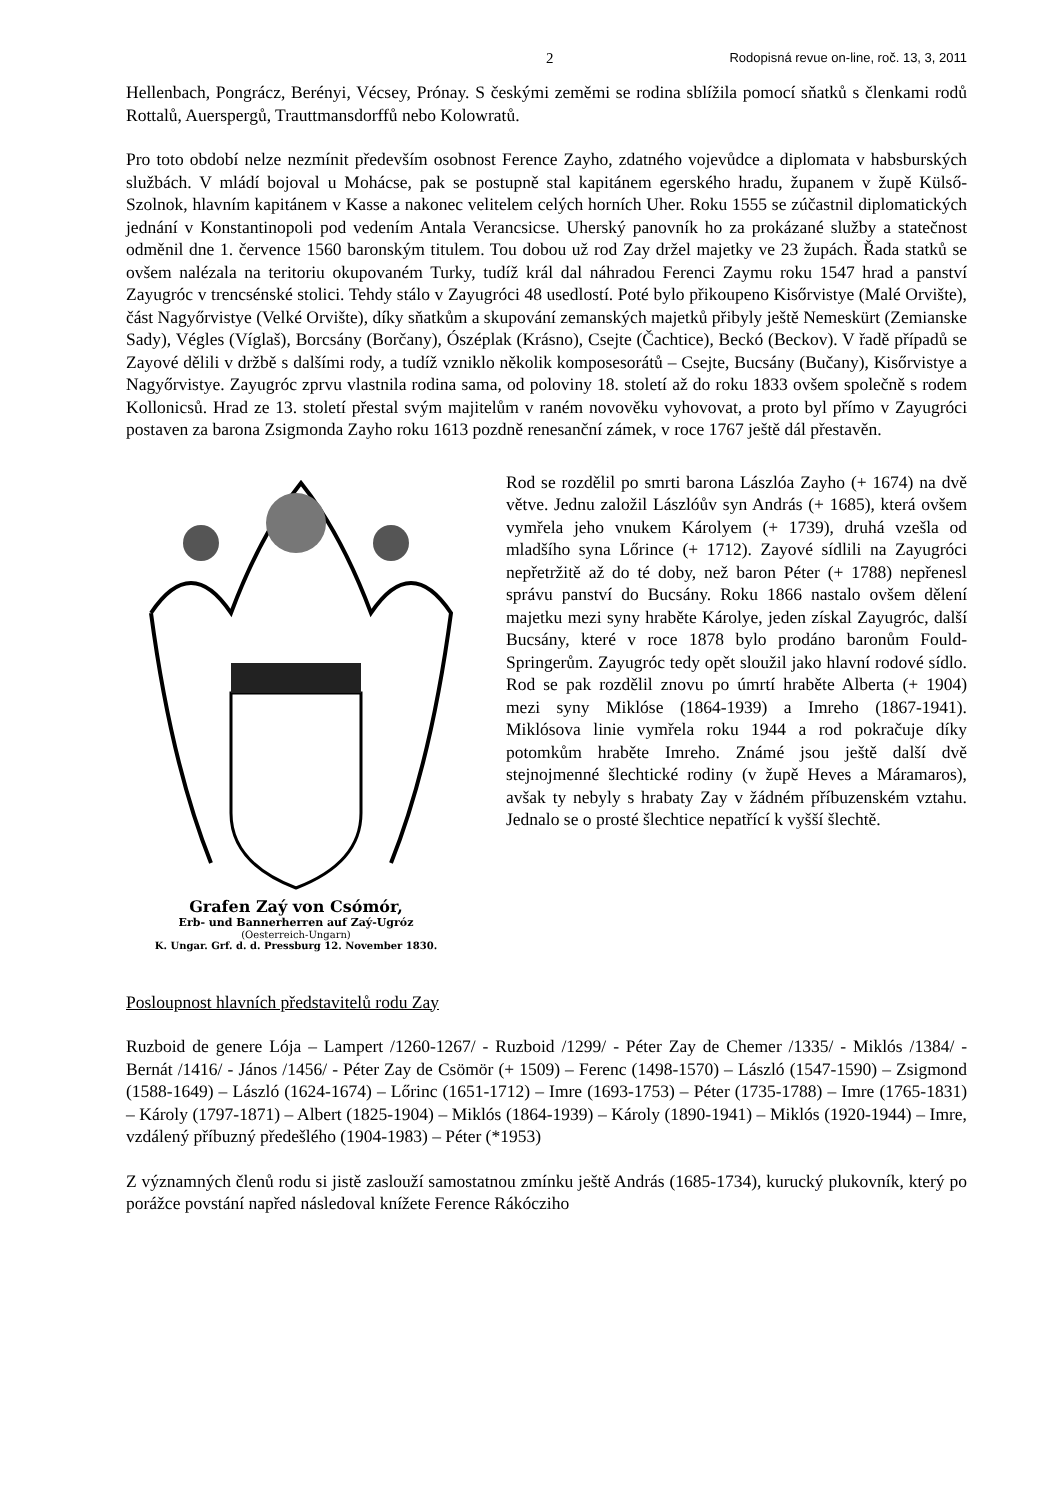2 Rodopisná revue on-line, roč. 13, 3, 2011
Hellenbach, Pongrácz, Berényi, Vécsey, Prónay. S českými zeměmi se rodina sblížila pomocí sňatků s členkami rodů Rottalů, Auerspergů, Trauttmansdorffů nebo Kolowratů.
Pro toto období nelze nezmínit především osobnost Ference Zayho, zdatného vojevůdce a diplomata v habsburských službách. V mládí bojoval u Mohácse, pak se postupně stal kapitánem egerského hradu, županem v župě Külső-Szolnok, hlavním kapitánem v Kasse a nakonec velitelem celých horních Uher. Roku 1555 se zúčastnil diplomatických jednání v Konstantinopoli pod vedením Antala Verancsicse. Uherský panovník ho za prokázané služby a statečnost odměnil dne 1. července 1560 baronským titulem. Tou dobou už rod Zay držel majetky ve 23 župách. Řada statků se ovšem nalézala na teritoriu okupovaném Turky, tudíž král dal náhradou Ferenci Zaymu roku 1547 hrad a panství Zayugróc v trencsénské stolici. Tehdy stálo v Zayugróci 48 usedlostí. Poté bylo přikoupeno Kisőrvistye (Malé Orvište), část Nagyőrvistye (Velké Orvište), díky sňatkům a skupování zemanských majetků přibyly ještě Nemeskürt (Zemianske Sady), Végles (Víglaš), Borcsány (Borčany), Ószéplak (Krásno), Csejte (Čachtice), Beckó (Beckov). V řadě případů se Zayové dělili v držbě s dalšími rody, a tudíž vzniklo několik komposesorátů – Csejte, Bucsány (Bučany), Kisőrvistye a Nagyőrvistye. Zayugróc zprvu vlastnila rodina sama, od poloviny 18. století až do roku 1833 ovšem společně s rodem Kollonicsů. Hrad ze 13. století přestal svým majitelům v raném novověku vyhovovat, a proto byl přímo v Zay­ugróci postaven za barona Zsigmonda Zayho roku 1613 pozdně renesanční zámek, v roce 1767 ještě dál přestavěn.
Grafen Zaý von Csómór,
Erb- und Bannerherren auf Zaý-Ugróz
(Oesterreich-Ungarn)
K. Ungar. Grf. d. d. Pressburg 12. November 1830.
Rod se rozdělil po smrti barona Lászlóa Zayho (+ 1674) na dvě větve. Jednu založil Lászlóův syn András (+ 1685), která ovšem vymřela jeho vnukem Károlyem (+ 1739), druhá vzešla od mladšího syna Lőrince (+ 1712). Zayové sídlili na Zayugróci nepřetržitě až do té doby, než baron Péter (+ 1788) nepřenesl správu panství do Bucsány. Roku 1866 nastalo ovšem dělení majetku mezi syny hraběte Károlye, jeden získal Zayugróc, další Bucsány, které v roce 1878 bylo prodáno baronům Fould-Springerům. Zayugróc tedy opět sloužil jako hlavní rodové sídlo. Rod se pak rozdělil znovu po úmrtí hraběte Alberta (+ 1904) mezi syny Miklóse (1864-1939) a Imreho (1867-1941). Miklósova linie vymřela roku 1944 a rod pokračuje díky potomkům hraběte Imreho. Známé jsou ještě další dvě stejnojmenné šlechtické rodiny (v župě Heves a Máramaros), avšak ty nebyly s hrabaty Zay v žádném příbuzenském vztahu. Jednalo se o prosté šlechtice nepatřící k vyšší šlechtě.
Posloupnost hlavních představitelů rodu Zay
Ruzboid de genere Lója – Lampert /1260-1267/ - Ruzboid /1299/ - Péter Zay de Chemer /1335/ - Miklós /1384/ - Bernát /1416/ - János /1456/ - Péter Zay de Csömör (+ 1509) – Ferenc (1498-1570) – László (1547-1590) – Zsigmond (1588-1649) – László (1624-1674) – Lőrinc (1651-1712) – Imre (1693-1753) – Péter (1735-1788) – Imre (1765-1831) – Károly (1797-1871) – Albert (1825-1904) – Miklós (1864-1939) – Károly (1890-1941) – Miklós (1920-1944) – Imre, vzdálený příbuzný předešlého (1904-1983) – Péter (*1953)
Z významných členů rodu si jistě zaslouží samostatnou zmínku ještě András (1685-1734), kurucký plukovník, který po porážce povstání napřed následoval knížete Ference Rákócziho